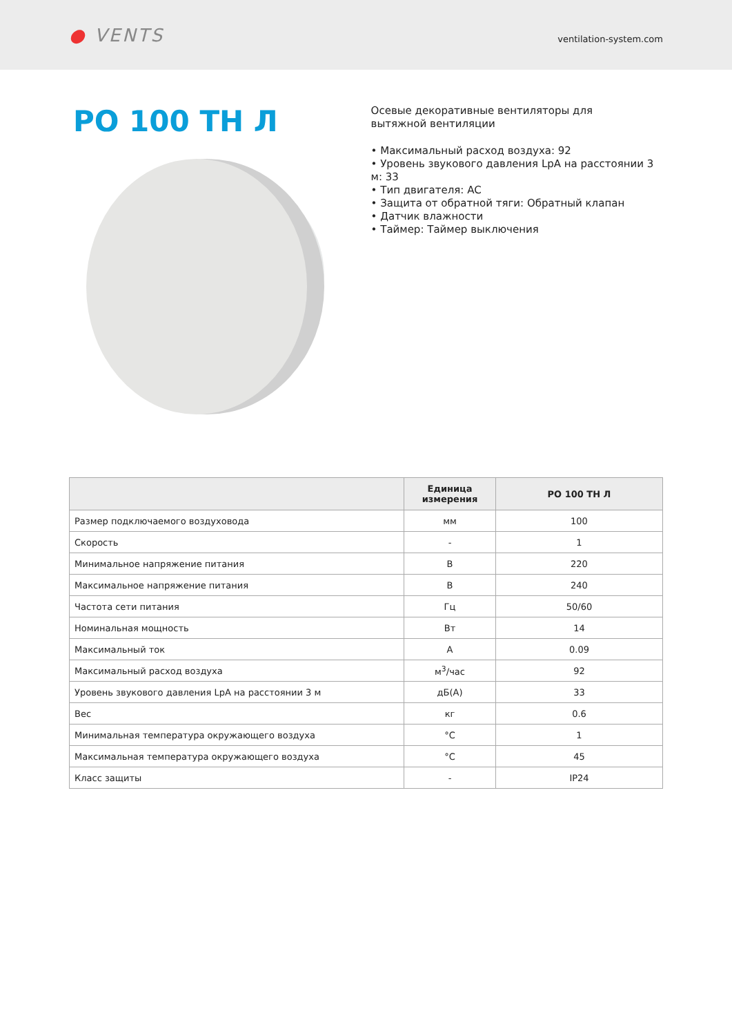● VENTS
ventilation-system.com
РО 100 ТН Л
Осевые декоративные вентиляторы для
вытяжной вентиляции
• Максимальный расход воздуха: 92
• Уровень звукового давления LpA на расстоянии 3 м: 33
• Тип двигателя: AC
• Защита от обратной тяги: Обратный клапан
• Датчик влажности
• Таймер: Таймер выключения
| | Единица измерения | РО 100 ТН Л |
| --- | --- | --- |
| Размер подключаемого воздуховода | мм | 100 |
| Скорость | - | 1 |
| Минимальное напряжение питания | В | 220 |
| Максимальное напряжение питания | В | 240 |
| Частота сети питания | Гц | 50/60 |
| Номинальная мощность | Вт | 14 |
| Максимальный ток | А | 0.09 |
| Максимальный расход воздуха | м<sup>3</sup>/час | 92 |
| Уровень звукового давления LpA на расстоянии 3 м | дБ(А) | 33 |
| Вес | кг | 0.6 |
| Минимальная температура окружающего воздуха | °C | 1 |
| Максимальная температура окружающего воздуха | °C | 45 |
| Класс защиты | - | IP24 |